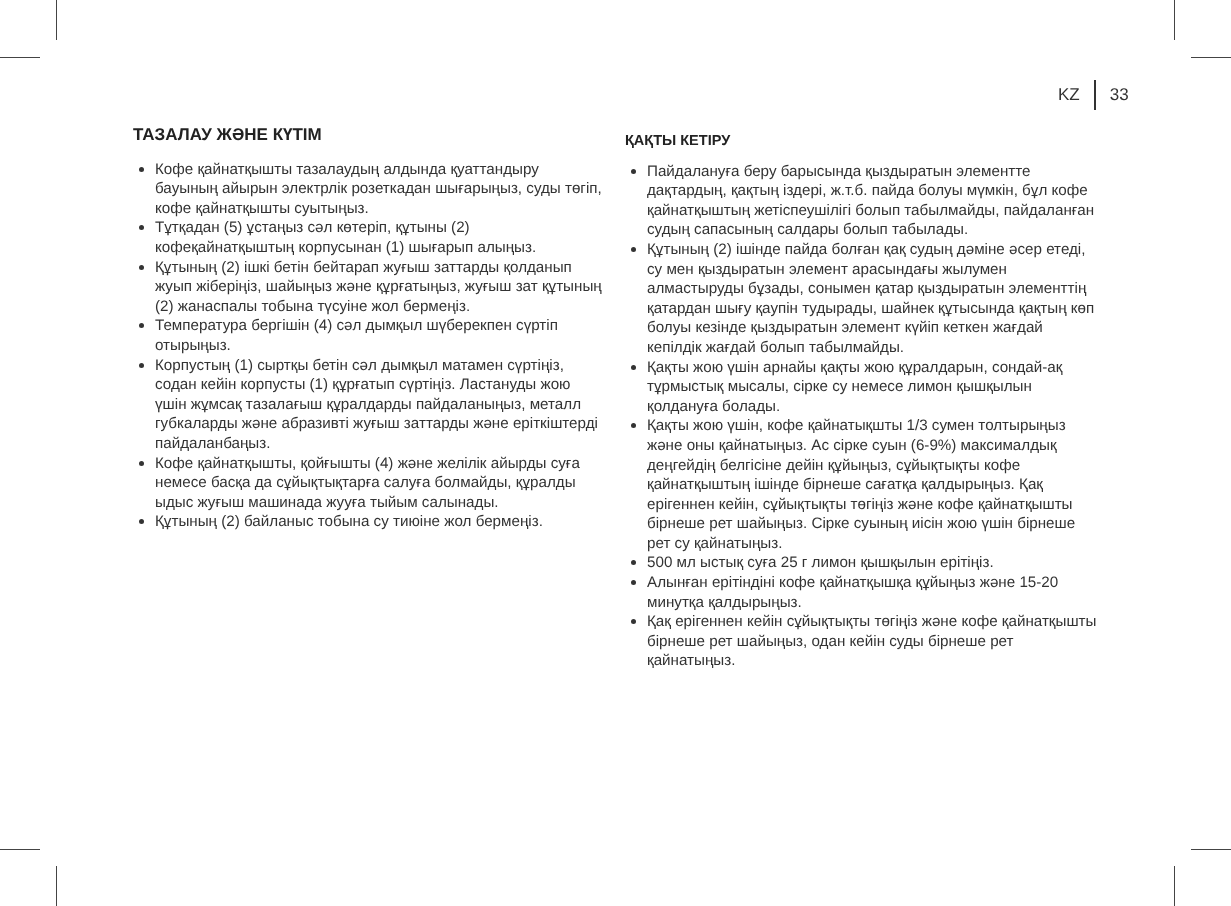KZ 33
ТАЗАЛАУ ЖӘНЕ КҮТІМ
Кофе қайнатқышты тазалаудың алдында қуаттандыру бауының айырын электрлік розеткадан шығарыңыз, суды төгіп, кофе қайнатқышты суытыңыз.
Тұтқадан (5) ұстаңыз сәл көтеріп, құтыны (2) кофеқайнатқыштың корпусынан (1) шығарып алыңыз.
Құтының (2) ішкі бетін бейтарап жуғыш заттарды қолданып жуып жіберіңіз, шайыңыз және құрғатыңыз, жуғыш зат құтының (2) жанаспалы тобына түсуіне жол бермеңіз.
Температура бергішін (4) сәл дымқыл шүберекпен сүртіп отырыңыз.
Корпустың (1) сыртқы бетін сәл дымқыл матамен сүртіңіз, содан кейін корпусты (1) құрғатып сүртіңіз. Ластануды жою үшін жұмсақ тазалағыш құралдарды пайдаланыңыз, металл губкаларды және абразивті жуғыш заттарды және еріткіштерді пайдаланбаңыз.
Кофе қайнатқышты, қойғышты (4) және желілік айырды суға немесе басқа да сұйықтықтарға салуға болмайды, құралды ыдыс жуғыш машинада жууға тыйым салынады.
Құтының (2) байланыс тобына су тиюіне жол бермеңіз.
ҚАҚТЫ КЕТІРУ
Пайдалануға беру барысында қыздыратын элементте дақтардың, қақтың іздері, ж.т.б. пайда болуы мүмкін, бұл кофе қайнатқыштың жетіспеушілігі болып табылмайды, пайдаланған судың сапасының салдары болып табылады.
Құтының (2) ішінде пайда болған қақ судың дәміне әсер етеді, су мен қыздыратын элемент арасындағы жылумен алмастыруды бұзады, сонымен қатар қыздыратын элементтің қатардан шығу қаупін тудырады, шайнек құтысында қақтың көп болуы кезінде қыздыратын элемент күйіп кеткен жағдай кепілдік жағдай болып табылмайды.
Қақты жою үшін арнайы қақты жою құралдарын, сондай-ақ тұрмыстық мысалы, сірке су немесе лимон қышқылын қолдануға болады.
Қақты жою үшін, кофе қайнатықшты 1/3 сумен толтырыңыз және оны қайнатыңыз. Ас сірке суын (6-9%) максималдық деңгейдің белгісіне дейін құйыңыз, сұйықтықты кофе қайнатқыштың ішінде бірнеше сағатқа қалдырыңыз. Қақ ерігеннен кейін, сұйықтықты төгіңіз және кофе қайнатқышты бірнеше рет шайыңыз. Сірке суының иісін жою үшін бірнеше рет су қайнатыңыз.
500 мл ыстық суға 25 г лимон қышқылын ерітіңіз.
Алынған ерітіндіні кофе қайнатқышқа құйыңыз және 15-20 минутқа қалдырыңыз.
Қақ ерігеннен кейін сұйықтықты төгіңіз және кофе қайнатқышты бірнеше рет шайыңыз, одан кейін суды бірнеше рет қайнатыңыз.